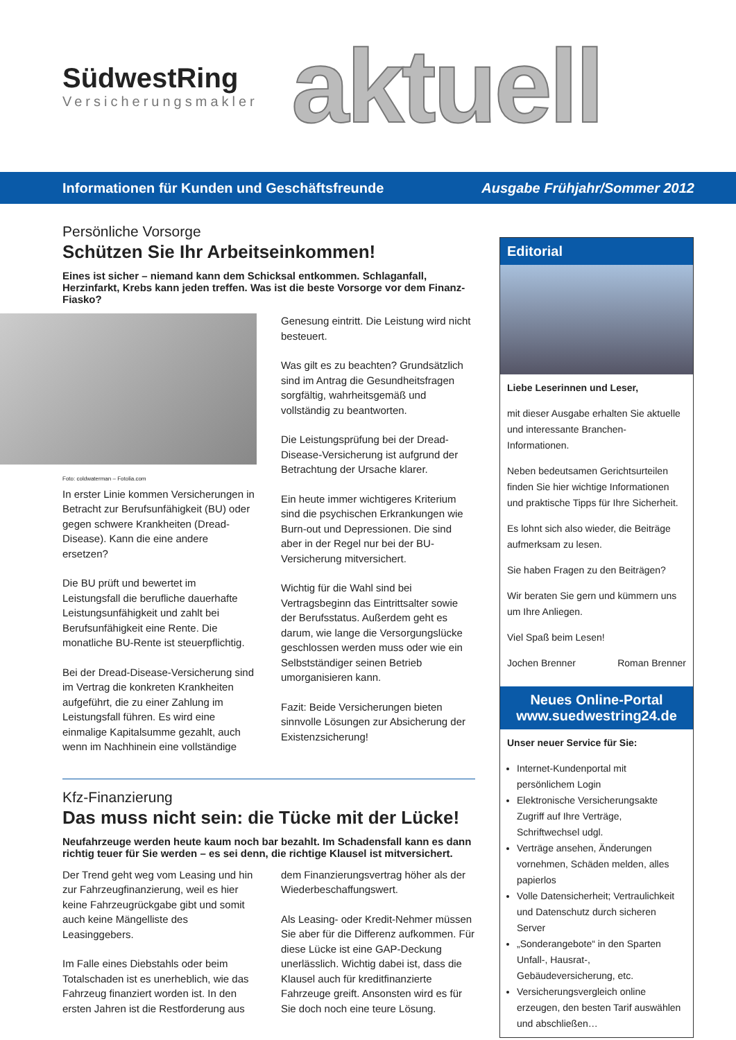SüdwestRing
Versicherungsmakler
aktuell
Informationen für Kunden und Geschäftsfreunde Ausgabe Frühjahr/Sommer 2012
Persönliche Vorsorge
Schützen Sie Ihr Arbeitseinkommen!
Eines ist sicher – niemand kann dem Schicksal entkommen. Schlaganfall, Herzinfarkt, Krebs kann jeden treffen. Was ist die beste Vorsorge vor dem Finanz-Fiasko?
Foto: coldwaterman – Fotolia.com
In erster Linie kommen Versicherungen in Betracht zur Berufsunfähigkeit (BU) oder gegen schwere Krankheiten (Dread-Disease). Kann die eine andere ersetzen?
Die BU prüft und bewertet im Leistungsfall die berufliche dauerhafte Leistungsunfähigkeit und zahlt bei Berufsunfähigkeit eine Rente. Die monatliche BU-Rente ist steuerpflichtig.
Bei der Dread-Disease-Versicherung sind im Vertrag die konkreten Krankheiten aufgeführt, die zu einer Zahlung im Leistungsfall führen. Es wird eine einmalige Kapitalsumme gezahlt, auch wenn im Nachhinein eine vollständige
Genesung eintritt. Die Leistung wird nicht besteuert.
Was gilt es zu beachten? Grundsätzlich sind im Antrag die Gesundheitsfragen sorgfältig, wahrheitsgemäß und vollständig zu beantworten.
Die Leistungsprüfung bei der Dread-Disease-Versicherung ist aufgrund der Betrachtung der Ursache klarer.
Ein heute immer wichtigeres Kriterium sind die psychischen Erkrankungen wie Burn-out und Depressionen. Die sind aber in der Regel nur bei der BU-Versicherung mitversichert.
Wichtig für die Wahl sind bei Vertragsbeginn das Eintrittsalter sowie der Berufsstatus. Außerdem geht es darum, wie lange die Versorgungslücke geschlossen werden muss oder wie ein Selbstständiger seinen Betrieb umorganisieren kann.
Fazit: Beide Versicherungen bieten sinnvolle Lösungen zur Absicherung der Existenzsicherung!
Kfz-Finanzierung
Das muss nicht sein: die Tücke mit der Lücke!
Neufahrzeuge werden heute kaum noch bar bezahlt. Im Schadensfall kann es dann richtig teuer für Sie werden – es sei denn, die richtige Klausel ist mitversichert.
Der Trend geht weg vom Leasing und hin zur Fahrzeugfinanzierung, weil es hier keine Fahrzeugrückgabe gibt und somit auch keine Mängelliste des Leasinggebers.
Im Falle eines Diebstahls oder beim Totalschaden ist es unerheblich, wie das Fahrzeug finanziert worden ist. In den ersten Jahren ist die Restforderung aus
dem Finanzierungsvertrag höher als der Wiederbeschaffungswert.
Als Leasing- oder Kredit-Nehmer müssen Sie aber für die Differenz aufkommen. Für diese Lücke ist eine GAP-Deckung unerlässlich. Wichtig dabei ist, dass die Klausel auch für kreditfinanzierte Fahrzeuge greift. Ansonsten wird es für Sie doch noch eine teure Lösung.
Editorial
Liebe Leserinnen und Leser,
mit dieser Ausgabe erhalten Sie aktuelle und interessante Branchen-Informationen.
Neben bedeutsamen Gerichtsurteilen finden Sie hier wichtige Informationen und praktische Tipps für Ihre Sicherheit.
Es lohnt sich also wieder, die Beiträge aufmerksam zu lesen.
Sie haben Fragen zu den Beiträgen?
Wir beraten Sie gern und kümmern uns um Ihre Anliegen.
Viel Spaß beim Lesen!
Jochen Brenner Roman Brenner
Neues Online-Portal
www.suedwestring24.de
Unser neuer Service für Sie:
Internet-Kundenportal mit persönlichem Login
Elektronische Versicherungsakte Zugriff auf Ihre Verträge, Schriftwechsel udgl.
Verträge ansehen, Änderungen vornehmen, Schäden melden, alles papierlos
Volle Datensicherheit; Vertraulichkeit und Datenschutz durch sicheren Server
„Sonderangebote“ in den Sparten Unfall-, Hausrat-, Gebäudeversicherung, etc.
Versicherungsvergleich online erzeugen, den besten Tarif auswählen und abschließen…